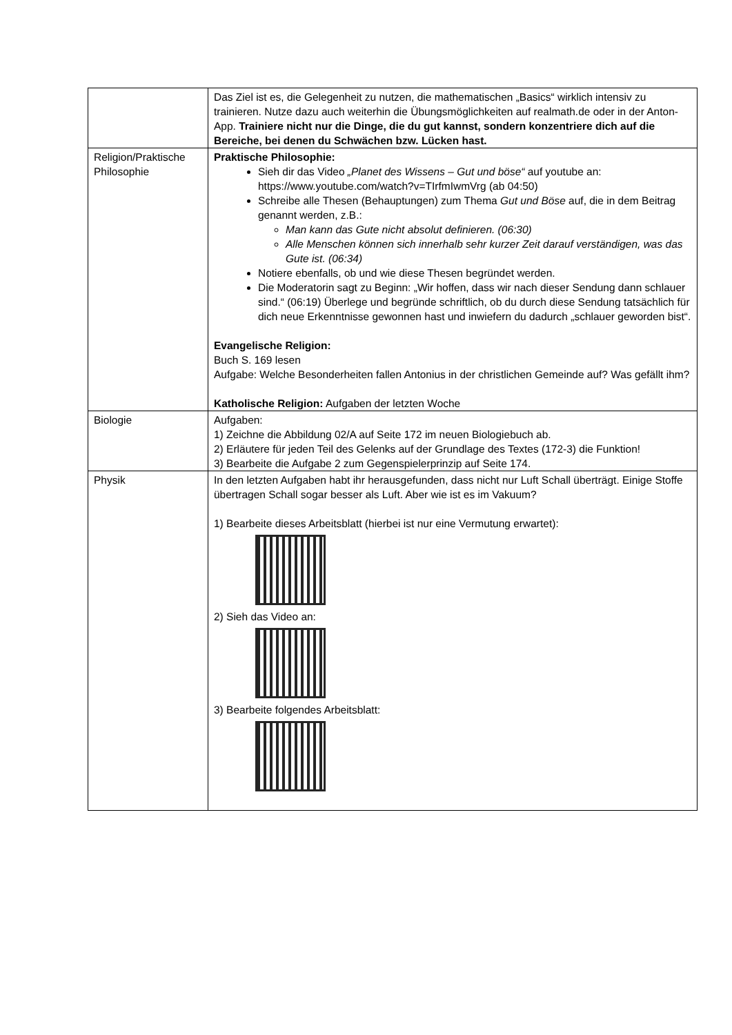| | Das Ziel ist es, die Gelegenheit zu nutzen, die mathematischen „Basics“ wirklich intensiv zu trainieren. Nutze dazu auch weiterhin die Übungsmöglichkeiten auf realmath.de oder in der Anton-App. Trainiere nicht nur die Dinge, die du gut kannst, sondern konzentriere dich auf die Bereiche, bei denen du Schwächen bzw. Lücken hast. |
| Religion/Praktische Philosophie | Praktische Philosophie: Sieh dir das Video „Planet des Wissens – Gut und böse“ auf youtube an: https://www.youtube.com/watch?v=TIrfmIwmVrg (ab 04:50) Schreibe alle Thesen (Behauptungen) zum Thema Gut und Böse auf, die in dem Beitrag genannt werden, z.B.: Man kann das Gute nicht absolut definieren. (06:30) Alle Menschen können sich innerhalb sehr kurzer Zeit darauf verständigen, was das Gute ist. (06:34) Notiere ebenfalls, ob und wie diese Thesen begründet werden. Die Moderatorin sagt zu Beginn: „Wir hoffen, dass wir nach dieser Sendung dann schlauer sind.“ (06:19) Überlege und begründe schriftlich, ob du durch diese Sendung tatsächlich für dich neue Erkenntnisse gewonnen hast und inwiefern du dadurch „schlauer geworden bist“. Evangelische Religion: Buch S. 169 lesen Aufgabe: Welche Besonderheiten fallen Antonius in der christlichen Gemeinde auf? Was gefällt ihm? Katholische Religion: Aufgaben der letzten Woche |
| Biologie | Aufgaben: 1) Zeichne die Abbildung 02/A auf Seite 172 im neuen Biologiebuch ab. 2) Erläutere für jeden Teil des Gelenks auf der Grundlage des Textes (172-3) die Funktion! 3) Bearbeite die Aufgabe 2 zum Gegenspielerprinzip auf Seite 174. |
| Physik | In den letzten Aufgaben habt ihr herausgefunden, dass nicht nur Luft Schall überträgt. Einige Stoffe übertragen Schall sogar besser als Luft. Aber wie ist es im Vakuum? 1) Bearbeite dieses Arbeitsblatt (hierbei ist nur eine Vermutung erwartet): 2) Sieh das Video an: 3) Bearbeite folgendes Arbeitsblatt: |